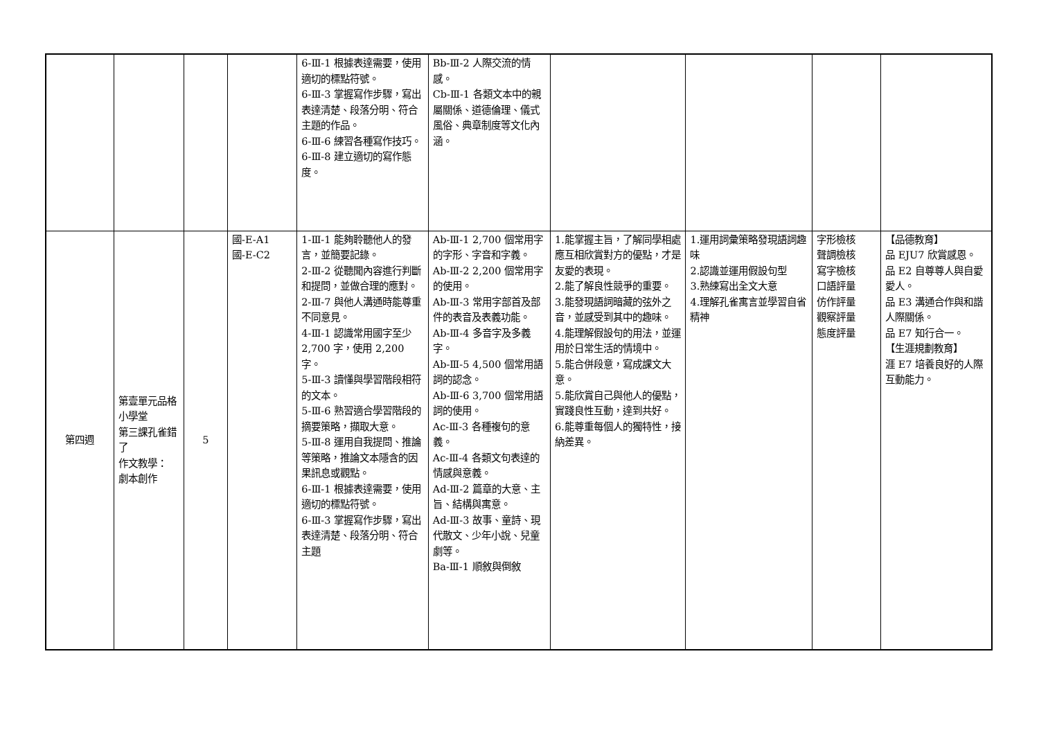| | | | | 6-Ⅲ-1 根據表達需要，使用適切的標點符號。 6-Ⅲ-3 掌握寫作步驟，寫出表達清楚、段落分明、符合主題的作品。 6-Ⅲ-6 練習各種寫作技巧。 6-Ⅲ-8 建立適切的寫作態度。 | Bb-Ⅲ-2 人際交流的情感。 Cb-Ⅲ-1 各類文本中的親屬關係、道德倫理、儀式風俗、典章制度等文化內涵。 | | | | |
| 第四週 | 第壹單元品格小學堂 第三課孔雀錯了 作文教學： 劇本創作 | 5 | 國-E-A1 國-E-C2 | 1-Ⅲ-1 能夠聆聽他人的發言，並簡要記錄。 2-Ⅲ-2 從聽聞內容進行判斷和提問，並做合理的應對。 2-Ⅲ-7 與他人溝通時能尊重不同意見。 4-Ⅲ-1 認識常用國字至少 2,700 字，使用 2,200 字。 5-Ⅲ-3 讀懂與學習階段相符的文本。 5-Ⅲ-6 熟習適合學習階段的摘要策略，擷取大意。 5-Ⅲ-8 運用自我提問、推論等策略，推論文本隱含的因果訊息或觀點。 6-Ⅲ-1 根據表達需要，使用適切的標點符號。 6-Ⅲ-3 掌握寫作步驟，寫出表達清楚、段落分明、符合主題 | Ab-Ⅲ-1 2,700 個常用字的字形、字音和字義。 Ab-Ⅲ-2 2,200 個常用字的使用。 Ab-Ⅲ-3 常用字部首及部件的表音及表義功能。 Ab-Ⅲ-4 多音字及多義字。 Ab-Ⅲ-5 4,500 個常用語詞的認念。 Ab-Ⅲ-6 3,700 個常用語詞的使用。 Ac-Ⅲ-3 各種複句的意義。 Ac-Ⅲ-4 各類文句表達的情感與意義。 Ad-Ⅲ-2 篇章的大意、主旨、結構與寓意。 Ad-Ⅲ-3 故事、童詩、現代散文、少年小說、兒童劇等。 Ba-Ⅲ-1 順敘與倒敘 | 1.能掌握主旨，了解同學相處應互相欣賞對方的優點，才是友愛的表現。 2.能了解良性競爭的重要。 3.能發現語詞暗藏的弦外之音，並感受到其中的趣味。 4.能理解假設句的用法，並運用於日常生活的情境中。 5.能合併段意，寫成課文大意。 5.能欣賞自己與他人的優點，實踐良性互動，達到共好。 6.能尊重每個人的獨特性，接納差異。 | 1.運用詞彙策略發現語詞趣味 2.認識並運用假設句型 3.熟練寫出全文大意 4.理解孔雀寓言並學習自省精神 | 字形檢核 聲調檢核 寫字檢核 口語評量 仿作評量 觀察評量 態度評量 | 【品德教育】 品 EJU7 欣賞感恩。 品 E2 自尊尊人與自愛愛人。 品 E3 溝通合作與和諧人際關係。 品 E7 知行合一。 【生涯規劃教育】 涯 E7 培養良好的人際互動能力。 |